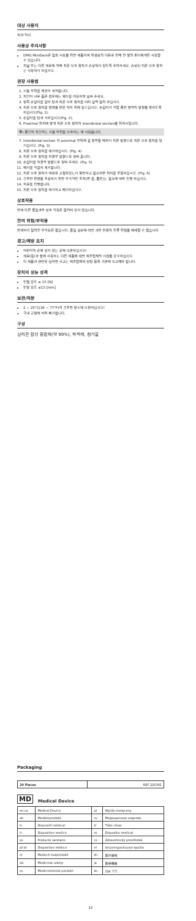대상 사용자
치과 의사
사용상 주의사항
DMG MiniDam은 일회 사용을 위한 제품이며 위생상의 이유로 인해 한 명의 환자에게만 사용할 수 있습니다.
치실 또는 다른 재료에 의해 치은 보호 장치가 손상되지 않도록 주의하세요. 손상된 치은 보호 장치는 사용하지 마십시오.
권장 사용법
1. 시술 부위를 깨끗이 세척합니다.
2. 치간이 너무 좁은 경우에는 웨지를 이용하여 넓혀 주세요.
3. 양쪽 손잡이를 잡아 당겨 치은 보호 장치를 미리 살짝 늘려 주십시오.
4. 치은 보호 장치를 영향을 받은 치아 위에 놓으십시오. 손잡이가 작업 중인 영역의 방향을 향하도록 하십시오(Fig. 1).
5. 손잡이를 당겨 가르십시오(Fig. 2).
6. Proximal 위치에 맞게 치은 보호 장치의 Interdental section을 위치시킵니다.
주: 중간의 치간부는 시술 부위를 보호하는 데 사용됩니다.
7. Interdental section 이 proximal 부위에 잘 장착될 때까지 치은 방향으로 치은 보호 장치를 당기십시오. (Fig. 3)
8. 치은 보호 장치를 제거하십시오. (Fig. 4)
9. 치은 보호 장치를 치경부 방향으로 젖혀 줍니다.
10. 손잡이를 치경부 방향으로 젖혀 주세요. (Fig. 5)
11. 웨지를 적절히 제거합니다.
12. 치은 보호 장치가 제대로 고정되었는지 확인하고 필요하면 위치를 조정하십시오. (Fig. 6)
13. 건조한 환경을 조성하기 위한 추가적인 조치(면 롤, 흡인)는 필요에 따라 진행 하십시오.
14. 치료를 진행합니다.
15. 치은 보호 장치를 제거하고 폐기하십시오.
상호작용
현재 다른 물질과의 상호 작용은 알려져 있지 않습니다.
잔여 위험/부작용
현재까지 알려진 부작용은 없습니다. 물질 성분에 대한 과민 반응의 잔류 위험을 배제할 수 없습니다
경고/예방 조치
어린이의 손에 닿지 않는 곳에 보관하십시오!
재료(들)과 함께 사용하는 다른 제품에 대한 제조업체의 지침을 준수하십시오.
이 제품과 관련된 심각한 사고는 제조업체와 담당 등록 기관에 보고해야 합니다.
장치의 성능 성격
인열 강도 ≥ 15 [N]
인장 강도 ≥15 [mm]
보관/처분
2 ~ 25°C(36 ~ 77°F)의 건조한 장소에 보관하십시오!
국내 규정에 따라 폐기합니다.
구성
실리콘 합성 중합체(약 99%), 착색제, 첨가물
Packaging
| 20 Pieces | REF 220381 |
MD Medical Device
| en-us | Medical Device | pl | Wyrób medyczny |
| de | Medizinprodukt | ru | Медицинское изделие |
| fr | Dispositif médical | tr | Tıbbi cihaz |
| it | Dispositivo medico | ro | Dispozitiv medical |
| es | Producto sanitario | cs | Zdravotnický prostředek |
| pt-br | Dispositivo médico | el | Ιατροτεχνολογικό προϊόν |
| nl | Medisch hulpmiddel | zh | 医疗器械 |
| da | Medicinsk udstyr | ja | 医療機器 |
| sv | Medicinteknisk produkt | ko | 의료 기기 |
12